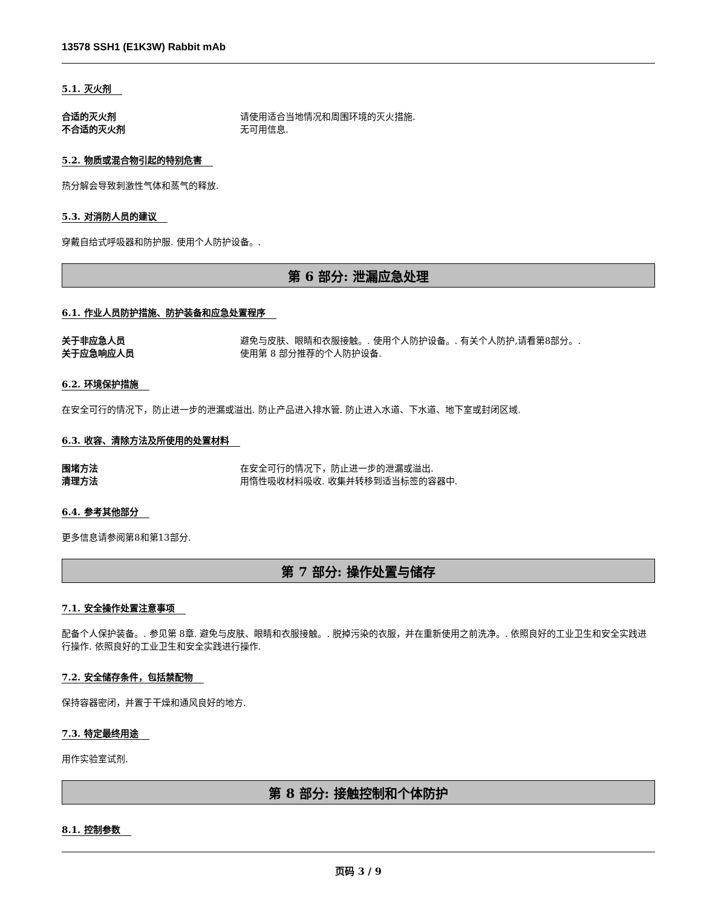13578 SSH1 (E1K3W) Rabbit mAb
5.1. 灭火剂
合适的灭火剂 请使用适合当地情况和周围环境的灭火措施.
不合适的灭火剂 无可用信息.
5.2. 物质或混合物引起的特别危害
热分解会导致刺激性气体和蒸气的释放.
5.3. 对消防人员的建议
穿戴自给式呼吸器和防护服. 使用个人防护设备。.
第 6 部分: 泄漏应急处理
6.1. 作业人员防护措施、防护装备和应急处置程序
关于非应急人员 避免与皮肤、眼睛和衣服接触。. 使用个人防护设备。. 有关个人防护,请看第8部分。.
关于应急响应人员 使用第 8 部分推荐的个人防护设备.
6.2. 环境保护措施
在安全可行的情况下，防止进一步的泄漏或溢出. 防止产品进入排水管. 防止进入水道、下水道、地下室或封闭区域.
6.3. 收容、清除方法及所使用的处置材料
围堵方法 在安全可行的情况下，防止进一步的泄漏或溢出.
清理方法 用惰性吸收材料吸收. 收集并转移到适当标签的容器中.
6.4. 参考其他部分
更多信息请参阅第8和第13部分.
第 7 部分: 操作处置与储存
7.1. 安全操作处置注意事项
配备个人保护装备。. 参见第 8章. 避免与皮肤、眼睛和衣服接触。. 脱掉污染的衣服，并在重新使用之前洗净。. 依照良好的工业卫生和安全实践进行操作. 依照良好的工业卫生和安全实践进行操作.
7.2. 安全储存条件，包括禁配物
保持容器密闭，并置于干燥和通风良好的地方.
7.3. 特定最终用途
用作实验室试剂.
第 8 部分: 接触控制和个体防护
8.1. 控制参数
页码 3 / 9